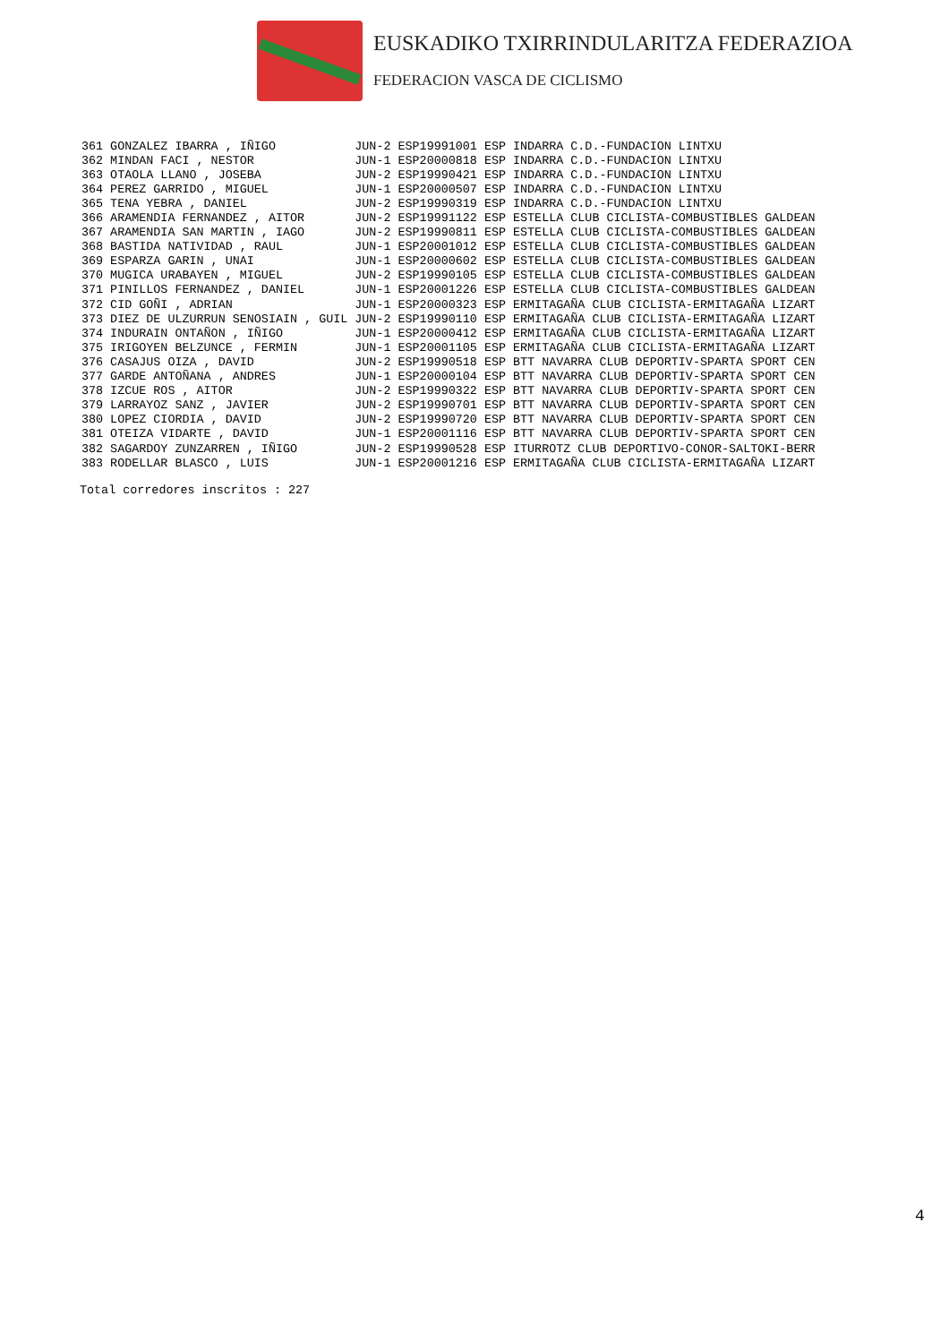EUSKADIKO TXIRRINDULARITZA FEDERAZIOA
FEDERACION VASCA DE CICLISMO
| 361 | GONZALEZ IBARRA , IÑIGO | JUN-2 | ESP19991001 | ESP | INDARRA C.D.-FUNDACION LINTXU |
| 362 | MINDAN FACI , NESTOR | JUN-1 | ESP20000818 | ESP | INDARRA C.D.-FUNDACION LINTXU |
| 363 | OTAOLA LLANO , JOSEBA | JUN-2 | ESP19990421 | ESP | INDARRA C.D.-FUNDACION LINTXU |
| 364 | PEREZ GARRIDO , MIGUEL | JUN-1 | ESP20000507 | ESP | INDARRA C.D.-FUNDACION LINTXU |
| 365 | TENA YEBRA , DANIEL | JUN-2 | ESP19990319 | ESP | INDARRA C.D.-FUNDACION LINTXU |
| 366 | ARAMENDIA FERNANDEZ , AITOR | JUN-2 | ESP19991122 | ESP | ESTELLA CLUB CICLISTA-COMBUSTIBLES GALDEAN |
| 367 | ARAMENDIA SAN MARTIN , IAGO | JUN-2 | ESP19990811 | ESP | ESTELLA CLUB CICLISTA-COMBUSTIBLES GALDEAN |
| 368 | BASTIDA NATIVIDAD , RAUL | JUN-1 | ESP20001012 | ESP | ESTELLA CLUB CICLISTA-COMBUSTIBLES GALDEAN |
| 369 | ESPARZA GARIN , UNAI | JUN-1 | ESP20000602 | ESP | ESTELLA CLUB CICLISTA-COMBUSTIBLES GALDEAN |
| 370 | MUGICA URABAYEN , MIGUEL | JUN-2 | ESP19990105 | ESP | ESTELLA CLUB CICLISTA-COMBUSTIBLES GALDEAN |
| 371 | PINILLOS FERNANDEZ , DANIEL | JUN-1 | ESP20001226 | ESP | ESTELLA CLUB CICLISTA-COMBUSTIBLES GALDEAN |
| 372 | CID GOÑI , ADRIAN | JUN-1 | ESP20000323 | ESP | ERMITAGAÑA CLUB CICLISTA-ERMITAGAÑA LIZART |
| 373 | DIEZ DE ULZURRUN SENOSIAIN , GUIL | JUN-2 | ESP19990110 | ESP | ERMITAGAÑA CLUB CICLISTA-ERMITAGAÑA LIZART |
| 374 | INDURAIN ONTAÑON , IÑIGO | JUN-1 | ESP20000412 | ESP | ERMITAGAÑA CLUB CICLISTA-ERMITAGAÑA LIZART |
| 375 | IRIGOYEN BELZUNCE , FERMIN | JUN-1 | ESP20001105 | ESP | ERMITAGAÑA CLUB CICLISTA-ERMITAGAÑA LIZART |
| 376 | CASAJUS OIZA , DAVID | JUN-2 | ESP19990518 | ESP | BTT NAVARRA CLUB DEPORTIV-SPARTA SPORT CEN |
| 377 | GARDE ANTOÑANA , ANDRES | JUN-1 | ESP20000104 | ESP | BTT NAVARRA CLUB DEPORTIV-SPARTA SPORT CEN |
| 378 | IZCUE ROS , AITOR | JUN-2 | ESP19990322 | ESP | BTT NAVARRA CLUB DEPORTIV-SPARTA SPORT CEN |
| 379 | LARRAYOZ SANZ , JAVIER | JUN-2 | ESP19990701 | ESP | BTT NAVARRA CLUB DEPORTIV-SPARTA SPORT CEN |
| 380 | LOPEZ CIORDIA , DAVID | JUN-2 | ESP19990720 | ESP | BTT NAVARRA CLUB DEPORTIV-SPARTA SPORT CEN |
| 381 | OTEIZA VIDARTE , DAVID | JUN-1 | ESP20001116 | ESP | BTT NAVARRA CLUB DEPORTIV-SPARTA SPORT CEN |
| 382 | SAGARDOY ZUNZARREN , IÑIGO | JUN-2 | ESP19990528 | ESP | ITURROTZ CLUB DEPORTIVO-CONOR-SALTOKI-BERR |
| 383 | RODELLAR BLASCO , LUIS | JUN-1 | ESP20001216 | ESP | ERMITAGAÑA CLUB CICLISTA-ERMITAGAÑA LIZART |
Total corredores inscritos : 227
4